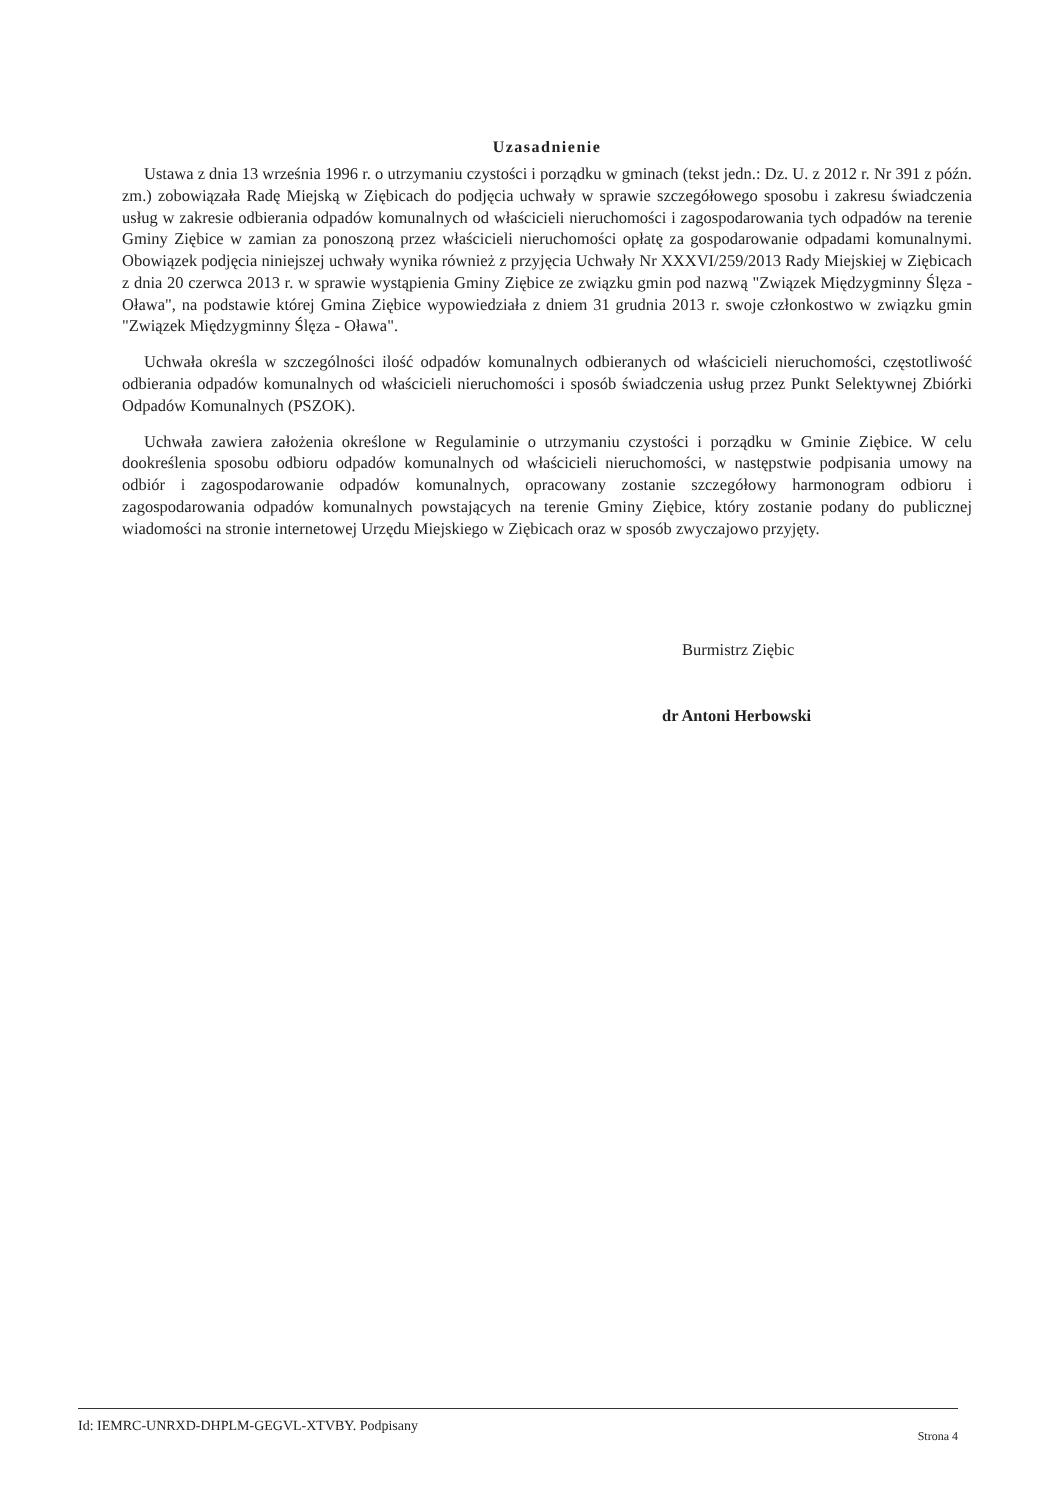Uzasadnienie
Ustawa z dnia 13 września 1996 r. o utrzymaniu czystości i porządku w gminach (tekst jedn.: Dz. U. z 2012 r. Nr 391 z późn. zm.) zobowiązała Radę Miejską w Ziębicach do podjęcia uchwały w sprawie szczegółowego sposobu i zakresu świadczenia usług w zakresie odbierania odpadów komunalnych od właścicieli nieruchomości i zagospodarowania tych odpadów na terenie Gminy Ziębice w zamian za ponoszoną przez właścicieli nieruchomości opłatę za gospodarowanie odpadami komunalnymi. Obowiązek podjęcia niniejszej uchwały wynika również z przyjęcia Uchwały Nr XXXVI/259/2013 Rady Miejskiej w Ziębicach z dnia 20 czerwca 2013 r. w sprawie wystąpienia Gminy Ziębice ze związku gmin pod nazwą "Związek Międzygminny Ślęza - Oława", na podstawie której Gmina Ziębice wypowiedziała z dniem 31 grudnia 2013 r. swoje członkostwo w związku gmin "Związek Międzygminny Ślęza - Oława".
Uchwała określa w szczególności ilość odpadów komunalnych odbieranych od właścicieli nieruchomości, częstotliwość odbierania odpadów komunalnych od właścicieli nieruchomości i sposób świadczenia usług przez Punkt Selektywnej Zbiórki Odpadów Komunalnych (PSZOK).
Uchwała zawiera założenia określone w Regulaminie o utrzymaniu czystości i porządku w Gminie Ziębice. W celu dookreślenia sposobu odbioru odpadów komunalnych od właścicieli nieruchomości, w następstwie podpisania umowy na odbiór i zagospodarowanie odpadów komunalnych, opracowany zostanie szczegółowy harmonogram odbioru i zagospodarowania odpadów komunalnych powstających na terenie Gminy Ziębice, który zostanie podany do publicznej wiadomości na stronie internetowej Urzędu Miejskiego w Ziębicach oraz w sposób zwyczajowo przyjęty.
Burmistrz Ziębic
dr Antoni Herbowski
Id: IEMRC-UNRXD-DHPLM-GEGVL-XTVBY. Podpisany Strona 4